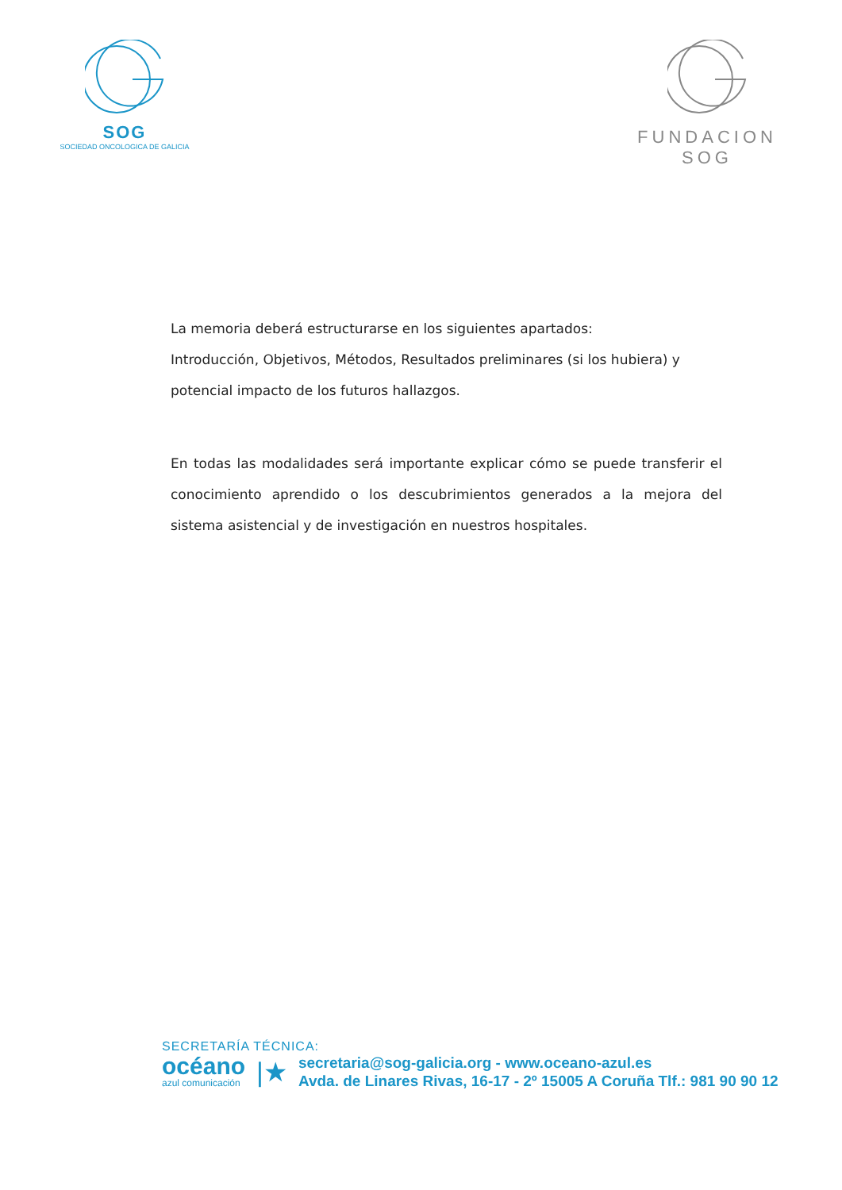SOG
SOCIEDAD ONCOLOGICA DE GALICIA
FUNDACION SOG
La memoria deberá estructurarse en los siguientes apartados:
Introducción, Objetivos, Métodos, Resultados preliminares (si los hubiera) y potencial impacto de los futuros hallazgos.
En todas las modalidades será importante explicar cómo se puede transferir el conocimiento aprendido o los descubrimientos generados a la mejora del sistema asistencial y de investigación en nuestros hospitales.
SECRETARÍA TÉCNICA:
océano
azul comunicación
|★
secretaria@sog-galicia.org - www.oceano-azul.es
Avda. de Linares Rivas, 16-17 - 2º 15005 A Coruña Tlf.: 981 90 90 12